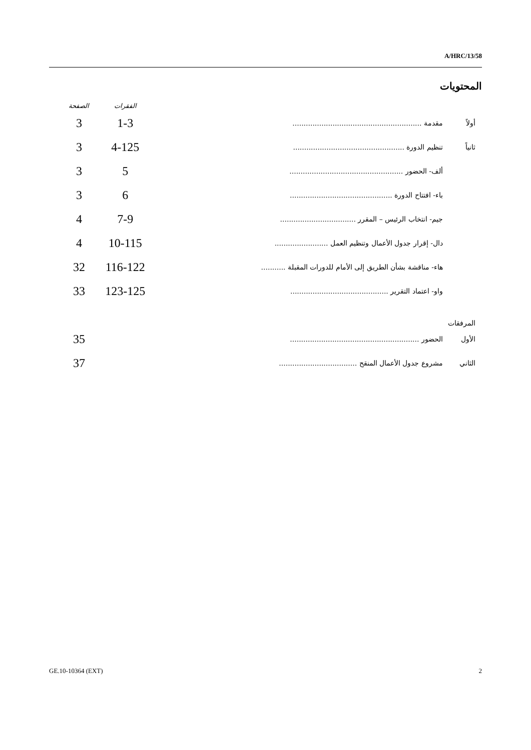A/HRC/13/58
المحتويات
| | | الفقرات | الصفحة |
| --- | --- | --- | --- |
| أولاً | مقدمة .......................................................... | 1-3 | 3 |
| ثانياً | تنظيم الدورة .................................................. | 4-125 | 3 |
| | ألف- الحضور ................................................... | 5 | 3 |
| | باء- افتتاح الدورة .............................................. | 6 | 3 |
| | جيم- انتخاب الرئيس – المقرر .................................. | 7-9 | 4 |
| | دال- إقرار جدول الأعمال وتنظيم العمل ........................ | 10-115 | 4 |
| | هاء- مناقشة بشأن الطريق إلى الأمام للدورات المقبلة ........... | 116-122 | 32 |
| | واو- اعتماد التقرير ............................................ | 123-125 | 33 |
| المرفقات | | | |
| الأول | الحضور .......................................................... | | 35 |
| الثاني | مشروع جدول الأعمال المنقح ................................... | | 37 |
GE.10-10364 (EXT) 2